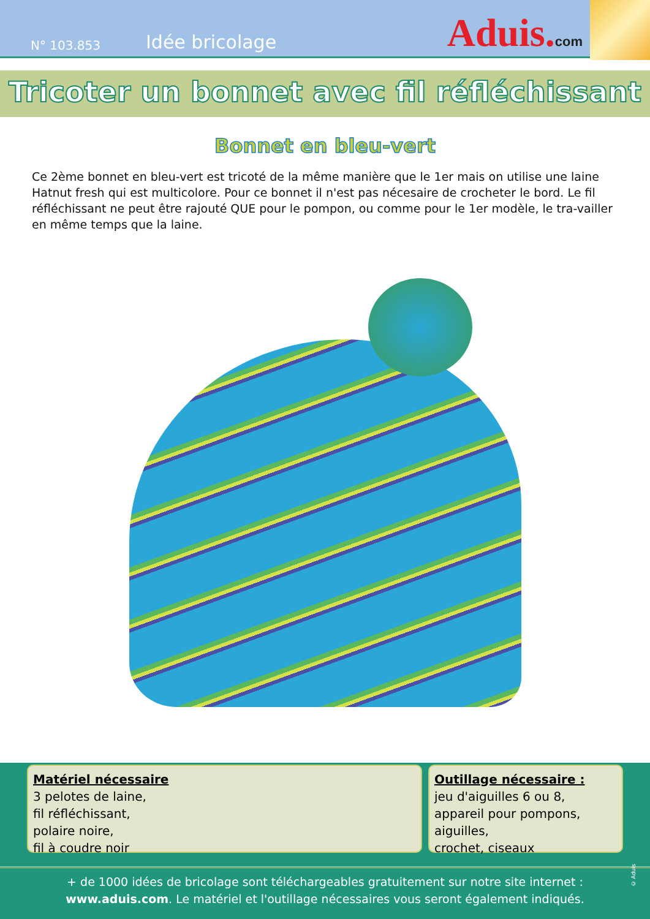N° 103.853
Idée bricolage
Aduis.com
Tricoter un bonnet avec fil réfléchissant
Bonnet en bleu-vert
Ce 2ème bonnet en bleu-vert est tricoté de la même manière que le 1er mais on utilise une laine Hatnut fresh qui est multicolore. Pour ce bonnet il n'est pas nécesaire de crocheter le bord. Le fil réfléchissant ne peut être rajouté QUE pour le pompon, ou comme pour le 1er modèle, le tra-vailler en même temps que la laine.
Matériel nécessaire
3 pelotes de laine,
fil réfléchissant,
polaire noire,
fil à coudre noir
Outillage nécessaire :
jeu d'aiguilles 6 ou 8,
appareil pour pompons,
aiguilles,
crochet, ciseaux
© Aduis
+ de 1000 idées de bricolage sont téléchargeables gratuitement sur notre site internet :
www.aduis.com. Le matériel et l'outillage nécessaires vous seront également indiqués.